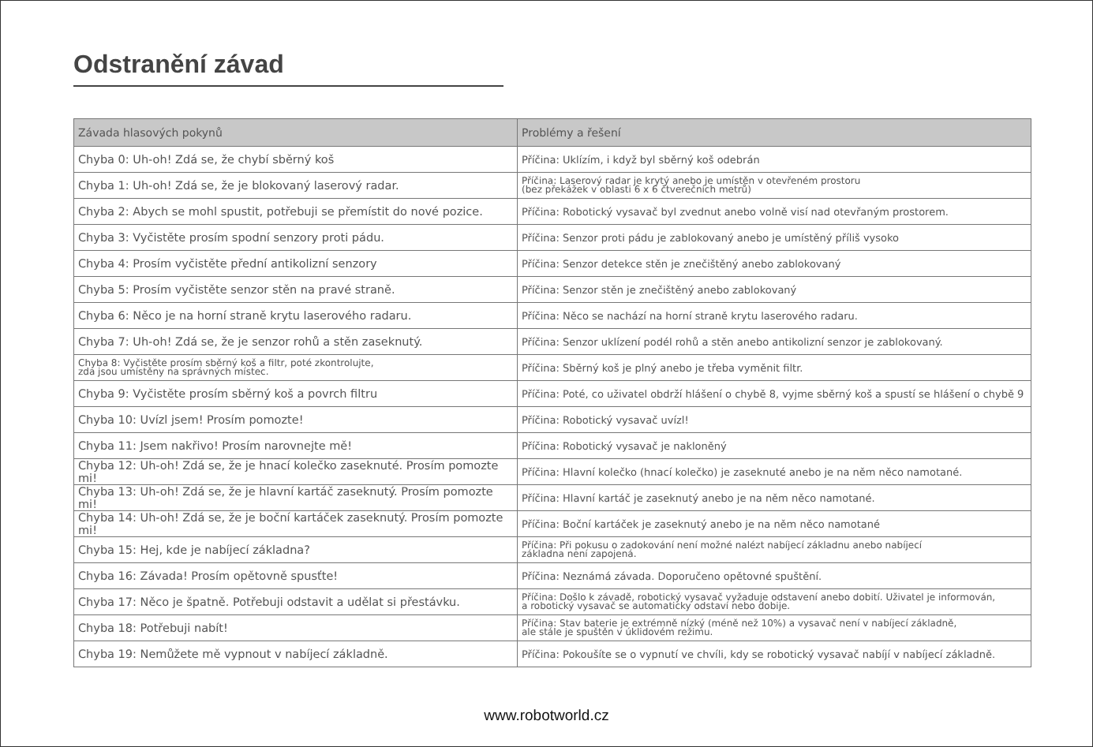Odstranění závad
| Závada hlasových pokynů | Problémy a řešení |
| --- | --- |
| Chyba 0: Uh-oh! Zdá se, že chybí sběrný koš | Příčina: Uklízím, i když byl sběrný koš odebrán |
| Chyba 1: Uh-oh! Zdá se, že je blokovaný laserový radar. | Příčina: Laserový radar je krytý anebo je umístěn v otevřeném prostoru (bez překážek v oblasti 6 x 6 čtverečních metrů) |
| Chyba 2: Abych se mohl spustit, potřebuji se přemístit do nové pozice. | Příčina: Robotický vysavač byl zvednut anebo volně visí nad otevřaným prostorem. |
| Chyba 3: Vyčistěte prosím spodní senzory proti pádu. | Příčina: Senzor proti pádu je zablokovaný anebo je umístěný příliš vysoko |
| Chyba 4: Prosím vyčistěte přední antikolizní senzory | Příčina: Senzor detekce stěn je znečištěný anebo zablokovaný |
| Chyba 5: Prosím vyčistěte senzor stěn na pravé straně. | Příčina: Senzor stěn je znečištěný anebo zablokovaný |
| Chyba 6: Něco je na horní straně krytu laserového radaru. | Příčina: Něco se nachází na horní straně krytu laserového radaru. |
| Chyba 7: Uh-oh! Zdá se, že je senzor rohů a stěn zaseknutý. | Příčina: Senzor uklízení podél rohů a stěn anebo antikolizní senzor je zablokovaný. |
| Chyba 8: Vyčistěte prosím sběrný koš a filtr, poté zkontrolujte, zda jsou umístěny na správných místec. | Příčina: Sběrný koš je plný anebo je třeba vyměnit filtr. |
| Chyba 9: Vyčistěte prosím sběrný koš a povrch filtru | Příčina: Poté, co uživatel obdrží hlášení o chybě 8, vyjme sběrný koš a spustí se hlášení o chybě 9 |
| Chyba 10: Uvízl jsem! Prosím pomozte! | Příčina: Robotický vysavač uvízl! |
| Chyba 11: Jsem nakřivo! Prosím narovnejte mě! | Příčina: Robotický vysavač je nakloněný |
| Chyba 12: Uh-oh! Zdá se, že je hnací kolečko zaseknuté. Prosím pomozte mi! | Příčina: Hlavní kolečko (hnací kolečko) je zaseknuté anebo je na něm něco namotané. |
| Chyba 13: Uh-oh! Zdá se, že je hlavní kartáč zaseknutý. Prosím pomozte mi! | Příčina: Hlavní kartáč je zaseknutý anebo je na něm něco namotané. |
| Chyba 14: Uh-oh! Zdá se, že je boční kartáček zaseknutý. Prosím pomozte mi! | Příčina: Boční kartáček je zaseknutý anebo je na něm něco namotané |
| Chyba 15: Hej, kde je nabíjecí základna? | Příčina: Při pokusu o zadokování není možné nalézt nabíjecí základnu anebo nabíjecí základna není zapojená. |
| Chyba 16: Závada! Prosím opětovně spusťte! | Příčina: Neznámá závada. Doporučeno opětovné spuštění. |
| Chyba 17: Něco je špatně. Potřebuji odstavit a udělat si přestávku. | Příčina: Došlo k závadě, robotický vysavač vyžaduje odstavení anebo dobití. Uživatel je informován, a robotický vysavač se automaticky odstaví nebo dobije. |
| Chyba 18: Potřebuji nabít! | Příčina: Stav baterie je extrémně nízký (méně než 10%) a vysavač není v nabíjecí základně, ale stále je spuštěn v úklidovém režimu. |
| Chyba 19: Nemůžete mě vypnout v nabíjecí základně. | Příčina: Pokoušíte se o vypnutí ve chvíli, kdy se robotický vysavač nabíjí v nabíjecí základně. |
www.robotworld.cz